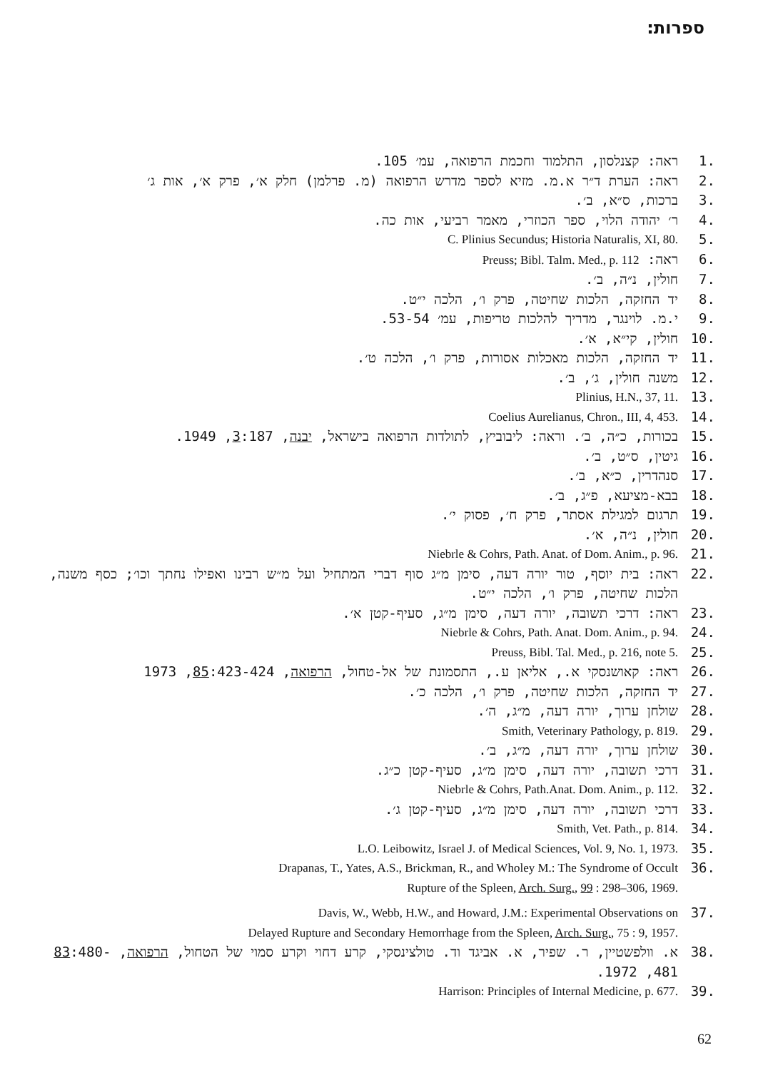ספרות:
1. ראה: קצנלסון, התלמוד וחכמת הרפואה, עמ׳ 105.
2. ראה: הערת ד״ר א.מ. מזיא לספר מדרש הרפואה (מ. פרלמן) חלק א׳, פרק א׳, אות ג׳
3. ברכות, ס״א, ב׳.
4. ר׳ יהודה הלוי, ספר הכוזרי, מאמר רביעי, אות כה.
5. C. Plinius Secundus; Historia Naturalis, XI, 80.
6. ראה: Preuss; Bibl. Talm. Med., p. 112
7. חולין, נ״ה, ב׳.
8. יד החזקה, הלכות שחיטה, פרק ו׳, הלכה י״ט.
9. י.מ. לוינגר, מדריך להלכות טריפות, עמ׳ 53-54.
10. חולין, קי״א, א׳.
11. יד החזקה, הלכות מאכלות אסורות, פרק ו׳, הלכה ט׳.
12. משנה חולין, ג׳, ב׳.
13. Plinius, H.N., 37, 11.
14. Coelius Aurelianus, Chron., III, 4, 453.
15. בכורות, כ״ה, ב׳. וראה: ליבוביץ, לתולדות הרפואה בישראל, יבנה, 3:187, 1949.
16. גיטין, ס״ט, ב׳.
17. סנהדרין, כ״א, ב׳.
18. בבא-מציעא, פ״ג, ב׳.
19. תרגום למגילת אסתר, פרק ח׳, פסוק י׳.
20. חולין, נ״ה, א׳.
21. Niebrle & Cohrs, Path. Anat. of Dom. Anim., p. 96.
22. ראה: בית יוסף, טור יורה דעה, סימן מ״ג סוף דברי המתחיל ועל מ״ש רבינו ואפילו נחתך וכו׳; כסף משנה, הלכות שחיטה, פרק ו׳, הלכה י״ט.
23. ראה: דרכי תשובה, יורה דעה, סימן מ״ג, סעיף-קטן א׳.
24. Niebrle & Cohrs, Path. Anat. Dom. Anim., p. 94.
25. Preuss, Bibl. Tal. Med., p. 216, note 5.
26. ראה: קאושנסקי א., אליאן ע., התסמונת של אל-טחול, הרפואה, 85:423-424, 1973
27. יד החזקה, הלכות שחיטה, פרק ו׳, הלכה כ׳.
28. שולחן ערוך, יורה דעה, מ״ג, ה׳.
29. Smith, Veterinary Pathology, p. 819.
30. שולחן ערוך, יורה דעה, מ״ג, ב׳.
31. דרכי תשובה, יורה דעה, סימן מ״ג, סעיף-קטן כ״ג.
32. Niebrle & Cohrs, Path.Anat. Dom. Anim., p. 112.
33. דרכי תשובה, יורה דעה, סימן מ״ג, סעיף-קטן ג׳.
34. Smith, Vet. Path., p. 814.
35. L.O. Leibowitz, Israel J. of Medical Sciences, Vol. 9, No. 1, 1973.
36. Drapanas, T., Yates, A.S., Brickman, R., and Wholey M.: The Syndrome of Occult
Rupture of the Spleen, Arch. Surg., 99 : 298–306, 1969.
37. Davis, W., Webb, H.W., and Howard, J.M.: Experimental Observations on
Delayed Rupture and Secondary Hemorrhage from the Spleen, Arch. Surg., 75 : 9, 1957.
38. א. וולפשטיין, ר. שפיר, א. אביגד וד. טולצינסקי, קרע דחוי וקרע סמוי של הטחול, הרפואה, 83:480-481, 1972.
39. Harrison: Principles of Internal Medicine, p. 677.
62